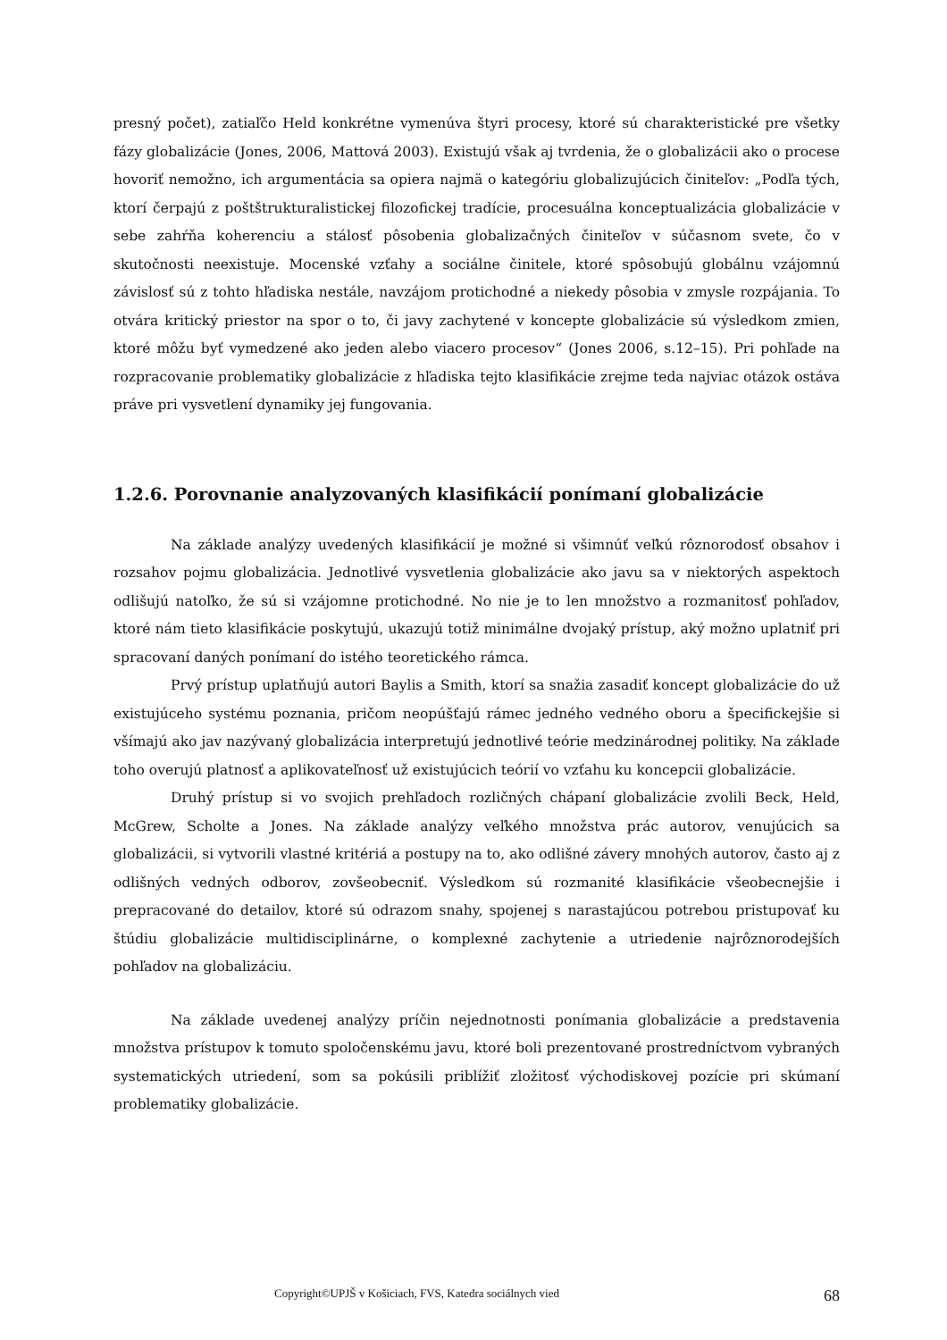presný počet), zatiaľčo Held konkrétne vymenúva štyri procesy, ktoré sú charakteristické pre všetky fázy globalizácie (Jones, 2006, Mattová 2003). Existujú však aj tvrdenia, že o globalizácii ako o procese hovoriť nemožno, ich argumentácia sa opiera najmä o kategóriu globalizujúcich činiteľov: „Podľa tých, ktorí čerpajú z poštštrukturalistickej filozofickej tradície, procesuálna konceptualizácia globalizácie v sebe zahŕňa koherenciu a stálosť pôsobenia globalizačných činiteľov v súčasnom svete, čo v skutočnosti neexistuje. Mocenské vzťahy a sociálne činitele, ktoré spôsobujú globálnu vzájomnú závislosť sú z tohto hľadiska nestále, navzájom protichodné a niekedy pôsobia v zmysle rozpájania. To otvára kritický priestor na spor o to, či javy zachytené v koncepte globalizácie sú výsledkom zmien, ktoré môžu byť vymedzené ako jeden alebo viacero procesov“ (Jones 2006, s.12–15). Pri pohľade na rozpracovanie problematiky globalizácie z hľadiska tejto klasifikácie zrejme teda najviac otázok ostáva práve pri vysvetlení dynamiky jej fungovania.
1.2.6. Porovnanie analyzovaných klasifikácií ponímaní globalizácie
Na základe analýzy uvedených klasifikácií je možné si všimnúť veľkú rôznorodosť obsahov i rozsahov pojmu globalizácia. Jednotlivé vysvetlenia globalizácie ako javu sa v niektorých aspektoch odlišujú natoľko, že sú si vzájomne protichodné. No nie je to len množstvo a rozmanitosť pohľadov, ktoré nám tieto klasifikácie poskytujú, ukazujú totiž minimálne dvojaký prístup, aký možno uplatniť pri spracovaní daných ponímaní do istého teoretického rámca.
Prvý prístup uplatňujú autori Baylis a Smith, ktorí sa snažia zasadiť koncept globalizácie do už existujúceho systému poznania, pričom neopúšťajú rámec jedného vedného oboru a špecifickejšie si všímajú ako jav nazývaný globalizácia interpretujú jednotlivé teórie medzinárodnej politiky. Na základe toho overujú platnosť a aplikovateľnosť už existujúcich teórií vo vzťahu ku koncepcii globalizácie.
Druhý prístup si vo svojich prehľadoch rozličných chápaní globalizácie zvolili Beck, Held, McGrew, Scholte a Jones. Na základe analýzy veľkého množstva prác autorov, venujúcich sa globalizácii, si vytvorili vlastné kritériá a postupy na to, ako odlišné závery mnohých autorov, často aj z odlišných vedných odborov, zovšeobecniť. Výsledkom sú rozmanité klasifikácie všeobecnejšie i prepracované do detailov, ktoré sú odrazom snahy, spojenej s narastajúcou potrebou pristupovať ku štúdiu globalizácie multidisciplinárne, o komplexné zachytenie a utriedenie najrôznorodejších pohľadov na globalizáciu.
Na základe uvedenej analýzy príčin nejednotnosti ponímania globalizácie a predstavenia množstva prístupov k tomuto spoločenskému javu, ktoré boli prezentované prostredníctvom vybraných systematických utriedení, som sa pokúsili priblížiť zložitosť východiskovej pozície pri skúmaní problematiky globalizácie.
Copyright©UPJŠ v Košiciach, FVS, Katedra sociálnych vied 68